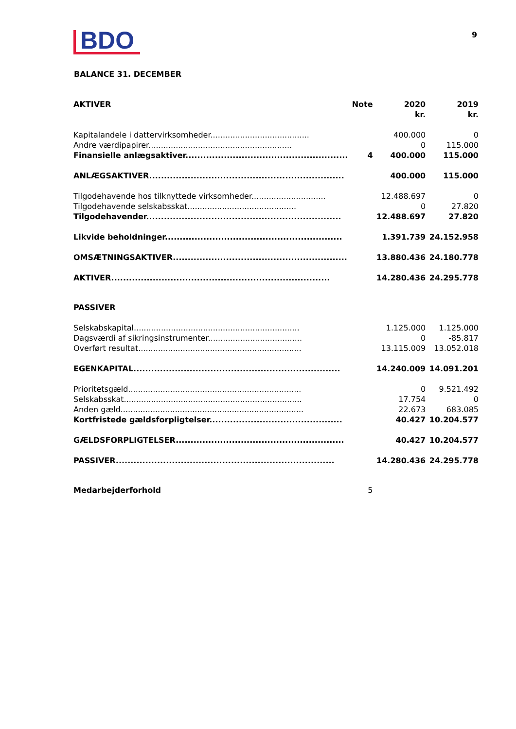BDO
9
BALANCE 31. DECEMBER
| AKTIVER | Note | 2020 kr. | 2019 kr. |
| --- | --- | --- | --- |
| Kapitalandele i dattervirksomheder........................................ | | 400.000 | 0 |
| Andre værdipapirer.......................................................... | | 0 | 115.000 |
| Finansielle anlægsaktiver....................................................... | 4 | 400.000 | 115.000 |
| ANLÆGSAKTIVER.................................................................. | | 400.000 | 115.000 |
| Tilgodehavende hos tilknyttede virksomheder.............................. | | 12.488.697 | 0 |
| Tilgodehavende selskabsskat............................................ | | 0 | 27.820 |
| Tilgodehavender.................................................................. | | 12.488.697 | 27.820 |
| Likvide beholdninger............................................................ | | 1.391.739 | 24.152.958 |
| OMSÆTNINGSAKTIVER........................................................... | | 13.880.436 | 24.180.778 |
| AKTIVER.......................................................................... | | 14.280.436 | 24.295.778 |
| PASSIVER | | | |
| Selskabskapital................................................................... | | 1.125.000 | 1.125.000 |
| Dagsværdi af sikringsinstrumenter...................................... | | 0 | -85.817 |
| Overført resultat.................................................................. | | 13.115.009 | 13.052.018 |
| EGENKAPITAL...................................................................... | | 14.240.009 | 14.091.201 |
| Prioritetsgæld...................................................................... | | 0 | 9.521.492 |
| Selskabsskat........................................................................ | | 17.754 | 0 |
| Anden gæld.......................................................................... | | 22.673 | 683.085 |
| Kortfristede gældsforpligtelser............................................. | | 40.427 | 10.204.577 |
| GÆLDSFORPLIGTELSER......................................................... | | 40.427 | 10.204.577 |
| PASSIVER.......................................................................... | | 14.280.436 | 24.295.778 |
| Medarbejderforhold | 5 | | |